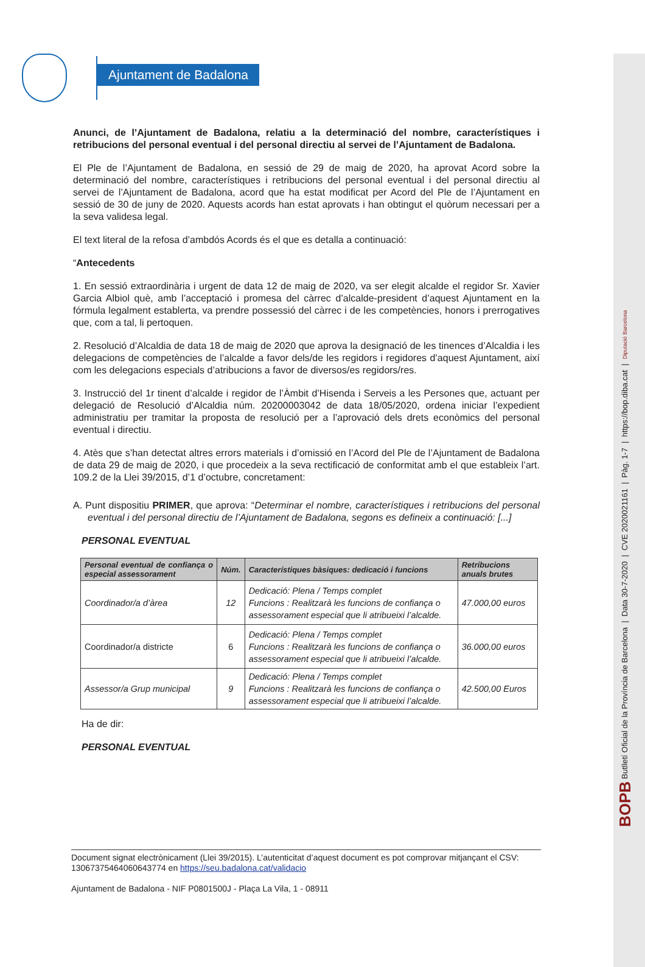BOPB Butlletí Oficial de la Província de Barcelona | Data 30-7-2020 | CVE 2020021161 | Pàg. 1-7 | https://bop.diba.cat | Diputació Barcelona
Ajuntament de Badalona
Anunci, de l’Ajuntament de Badalona, relatiu a la determinació del nombre, característiques i retribucions del personal eventual i del personal directiu al servei de l’Ajuntament de Badalona.
El Ple de l’Ajuntament de Badalona, en sessió de 29 de maig de 2020, ha aprovat Acord sobre la determinació del nombre, característiques i retribucions del personal eventual i del personal directiu al servei de l’Ajuntament de Badalona, acord que ha estat modificat per Acord del Ple de l’Ajuntament en sessió de 30 de juny de 2020. Aquests acords han estat aprovats i han obtingut el quòrum necessari per a la seva validesa legal.
El text literal de la refosa d’ambdós Acords és el que es detalla a continuació:
“Antecedents
1. En sessió extraordinària i urgent de data 12 de maig de 2020, va ser elegit alcalde el regidor Sr. Xavier Garcia Albiol què, amb l’acceptació i promesa del càrrec d’alcalde-president d’aquest Ajuntament en la fórmula legalment establerta, va prendre possessió del càrrec i de les competències, honors i prerrogatives que, com a tal, li pertoquen.
2. Resolució d’Alcaldia de data 18 de maig de 2020 que aprova la designació de les tinences d’Alcaldia i les delegacions de competències de l’alcalde a favor dels/de les regidors i regidores d’aquest Ajuntament, així com les delegacions especials d’atribucions a favor de diversos/es regidors/res.
3. Instrucció del 1r tinent d’alcalde i regidor de l’Àmbit d’Hisenda i Serveis a les Persones que, actuant per delegació de Resolució d’Alcaldia núm. 20200003042 de data 18/05/2020, ordena iniciar l’expedient administratiu per tramitar la proposta de resolució per a l’aprovació dels drets econòmics del personal eventual i directiu.
4. Atès que s’han detectat altres errors materials i d’omissió en l’Acord del Ple de l’Ajuntament de Badalona de data 29 de maig de 2020, i que procedeix a la seva rectificació de conformitat amb el que estableix l’art. 109.2 de la Llei 39/2015, d’1 d’octubre, concretament:
A. Punt dispositiu PRIMER, que aprova: “Determinar el nombre, característiques i retribucions del personal eventual i del personal directiu de l’Ajuntament de Badalona, segons es defineix a continuació: [...]
PERSONAL EVENTUAL
| Personal eventual de confiança o especial assessorament | Núm. | Característiques bàsiques: dedicació i funcions | Retribucions anuals brutes |
| --- | --- | --- | --- |
| Coordinador/a d’àrea | 12 | Dedicació: Plena / Temps complet Funcions : Realitzarà les funcions de confiança o assessorament especial que li atribueixi l’alcalde. | 47.000,00 euros |
| Coordinador/a districte | 6 | Dedicació: Plena / Temps complet Funcions : Realitzarà les funcions de confiança o assessorament especial que li atribueixi l’alcalde. | 36.000,00 euros |
| Assessor/a Grup municipal | 9 | Dedicació: Plena / Temps complet Funcions : Realitzarà les funcions de confiança o assessorament especial que li atribueixi l’alcalde. | 42.500,00 Euros |
Ha de dir:
PERSONAL EVENTUAL
Document signat electrònicament (Llei 39/2015). L’autenticitat d’aquest document es pot comprovar mitjançant el CSV: 13067375464060643774 en https://seu.badalona.cat/validacio
Ajuntament de Badalona - NIF P0801500J - Plaça La Vila, 1 - 08911